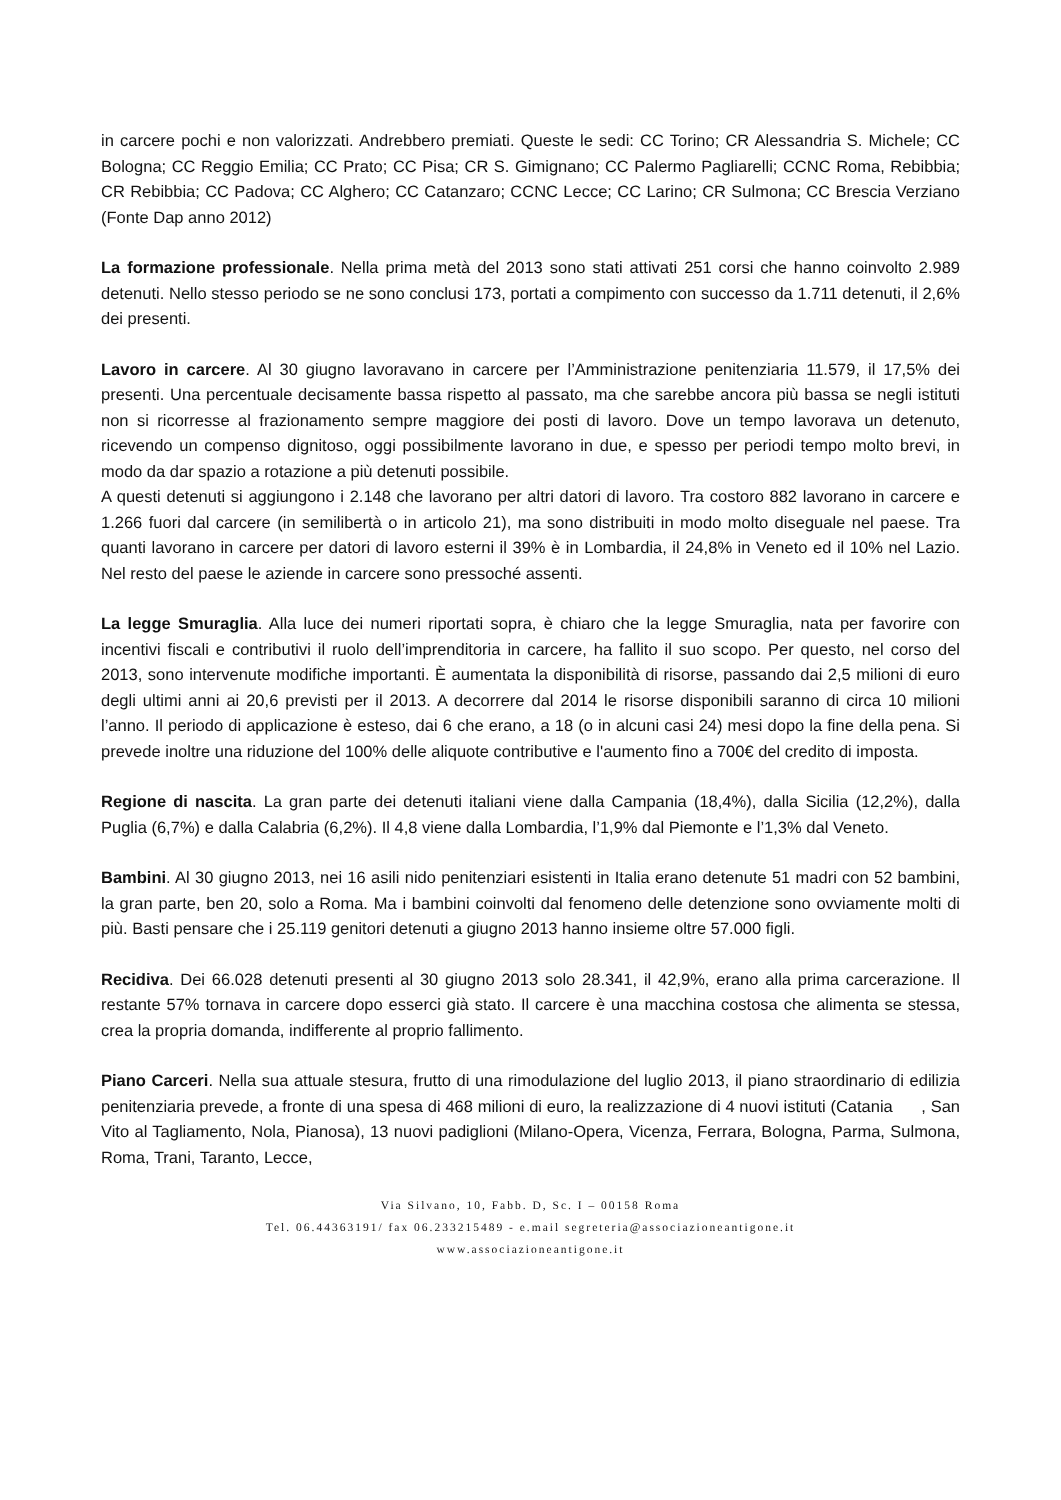in carcere pochi e non valorizzati. Andrebbero premiati. Queste le sedi: CC Torino; CR Alessandria S. Michele; CC Bologna; CC Reggio Emilia; CC Prato; CC Pisa; CR S. Gimignano; CC Palermo Pagliarelli; CCNC Roma, Rebibbia; CR Rebibbia; CC Padova; CC Alghero; CC Catanzaro; CCNC Lecce; CC Larino; CR Sulmona; CC Brescia Verziano (Fonte Dap anno 2012)
La formazione professionale. Nella prima metà del 2013 sono stati attivati 251 corsi che hanno coinvolto 2.989 detenuti. Nello stesso periodo se ne sono conclusi 173, portati a compimento con successo da 1.711 detenuti, il 2,6% dei presenti.
Lavoro in carcere. Al 30 giugno lavoravano in carcere per l’Amministrazione penitenziaria 11.579, il 17,5% dei presenti. Una percentuale decisamente bassa rispetto al passato, ma che sarebbe ancora più bassa se negli istituti non si ricorresse al frazionamento sempre maggiore dei posti di lavoro. Dove un tempo lavorava un detenuto, ricevendo un compenso dignitoso, oggi possibilmente lavorano in due, e spesso per periodi tempo molto brevi, in modo da dar spazio a rotazione a più detenuti possibile.
A questi detenuti si aggiungono i 2.148 che lavorano per altri datori di lavoro. Tra costoro 882 lavorano in carcere e 1.266 fuori dal carcere (in semilibertà o in articolo 21), ma sono distribuiti in modo molto diseguale nel paese. Tra quanti lavorano in carcere per datori di lavoro esterni il 39% è in Lombardia, il 24,8% in Veneto ed il 10% nel Lazio. Nel resto del paese le aziende in carcere sono pressoché assenti.
La legge Smuraglia. Alla luce dei numeri riportati sopra, è chiaro che la legge Smuraglia, nata per favorire con incentivi fiscali e contributivi il ruolo dell’imprenditoria in carcere, ha fallito il suo scopo. Per questo, nel corso del 2013, sono intervenute modifiche importanti. È aumentata la disponibilità di risorse, passando dai 2,5 milioni di euro degli ultimi anni ai 20,6 previsti per il 2013. A decorrere dal 2014 le risorse disponibili saranno di circa 10 milioni l’anno. Il periodo di applicazione è esteso, dai 6 che erano, a 18 (o in alcuni casi 24) mesi dopo la fine della pena. Si prevede inoltre una riduzione del 100% delle aliquote contributive e l'aumento fino a 700€ del credito di imposta.
Regione di nascita. La gran parte dei detenuti italiani viene dalla Campania (18,4%), dalla Sicilia (12,2%), dalla Puglia (6,7%) e dalla Calabria (6,2%). Il 4,8 viene dalla Lombardia, l’1,9% dal Piemonte e l’1,3% dal Veneto.
Bambini. Al 30 giugno 2013, nei 16 asili nido penitenziari esistenti in Italia erano detenute 51 madri con 52 bambini, la gran parte, ben 20, solo a Roma. Ma i bambini coinvolti dal fenomeno delle detenzione sono ovviamente molti di più. Basti pensare che i 25.119 genitori detenuti a giugno 2013 hanno insieme oltre 57.000 figli.
Recidiva. Dei 66.028 detenuti presenti al 30 giugno 2013 solo 28.341, il 42,9%, erano alla prima carcerazione. Il restante 57% tornava in carcere dopo esserci già stato. Il carcere è una macchina costosa che alimenta se stessa, crea la propria domanda, indifferente al proprio fallimento.
Piano Carceri. Nella sua attuale stesura, frutto di una rimodulazione del luglio 2013, il piano straordinario di edilizia penitenziaria prevede, a fronte di una spesa di 468 milioni di euro, la realizzazione di 4 nuovi istituti (Catania , San Vito al Tagliamento, Nola, Pianosa), 13 nuovi padiglioni (Milano-Opera, Vicenza, Ferrara, Bologna, Parma, Sulmona, Roma, Trani, Taranto, Lecce,
Via Silvano, 10, Fabb. D, Sc. I – 00158 Roma
Tel. 06.44363191/ fax 06.233215489 - e.mail segreteria@associazioneantigone.it
www.associazioneantigone.it